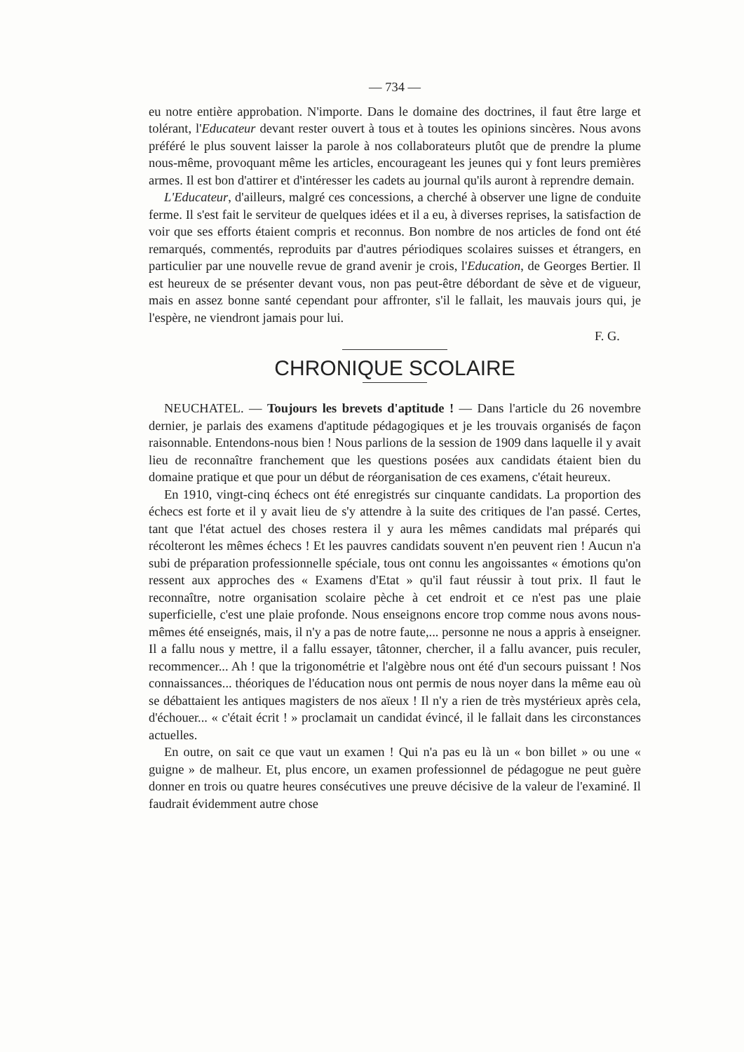— 734 —
eu notre entière approbation. N'importe. Dans le domaine des doctrines, il faut être large et tolérant, l'Educateur devant rester ouvert à tous et à toutes les opinions sincères. Nous avons préféré le plus souvent laisser la parole à nos collaborateurs plutôt que de prendre la plume nous-même, provoquant même les articles, encourageant les jeunes qui y font leurs premières armes. Il est bon d'attirer et d'intéresser les cadets au journal qu'ils auront à reprendre demain.
L'Educateur, d'ailleurs, malgré ces concessions, a cherché à observer une ligne de conduite ferme. Il s'est fait le serviteur de quelques idées et il a eu, à diverses reprises, la satisfaction de voir que ses efforts étaient compris et reconnus. Bon nombre de nos articles de fond ont été remarqués, commentés, reproduits par d'autres périodiques scolaires suisses et étrangers, en particulier par une nouvelle revue de grand avenir je crois, l'Education, de Georges Bertier. Il est heureux de se présenter devant vous, non pas peut-être débordant de sève et de vigueur, mais en assez bonne santé cependant pour affronter, s'il le fallait, les mauvais jours qui, je l'espère, ne viendront jamais pour lui.
F. G.
CHRONIQUE SCOLAIRE
NEUCHATEL. — Toujours les brevets d'aptitude ! — Dans l'article du 26 novembre dernier, je parlais des examens d'aptitude pédagogiques et je les trouvais organisés de façon raisonnable. Entendons-nous bien ! Nous parlions de la session de 1909 dans laquelle il y avait lieu de reconnaître franchement que les questions posées aux candidats étaient bien du domaine pratique et que pour un début de réorganisation de ces examens, c'était heureux.
En 1910, vingt-cinq échecs ont été enregistrés sur cinquante candidats. La proportion des échecs est forte et il y avait lieu de s'y attendre à la suite des critiques de l'an passé. Certes, tant que l'état actuel des choses restera il y aura les mêmes candidats mal préparés qui récolteront les mêmes échecs ! Et les pauvres candidats souvent n'en peuvent rien ! Aucun n'a subi de préparation professionnelle spéciale, tous ont connu les angoissantes « émotions qu'on ressent aux approches des « Examens d'Etat » qu'il faut réussir à tout prix. Il faut le reconnaître, notre organisation scolaire pèche à cet endroit et ce n'est pas une plaie superficielle, c'est une plaie profonde. Nous enseignons encore trop comme nous avons nous-mêmes été enseignés, mais, il n'y a pas de notre faute,... personne ne nous a appris à enseigner. Il a fallu nous y mettre, il a fallu essayer, tâtonner, chercher, il a fallu avancer, puis reculer, recommencer... Ah ! que la trigonométrie et l'algèbre nous ont été d'un secours puissant ! Nos connaissances... théoriques de l'éducation nous ont permis de nous noyer dans la même eau où se débattaient les antiques magisters de nos aïeux ! Il n'y a rien de très mystérieux après cela, d'échouer... « c'était écrit ! » proclamait un candidat évincé, il le fallait dans les circonstances actuelles.
En outre, on sait ce que vaut un examen ! Qui n'a pas eu là un « bon billet » ou une « guigne » de malheur. Et, plus encore, un examen professionnel de pédagogue ne peut guère donner en trois ou quatre heures consécutives une preuve décisive de la valeur de l'examiné. Il faudrait évidemment autre chose